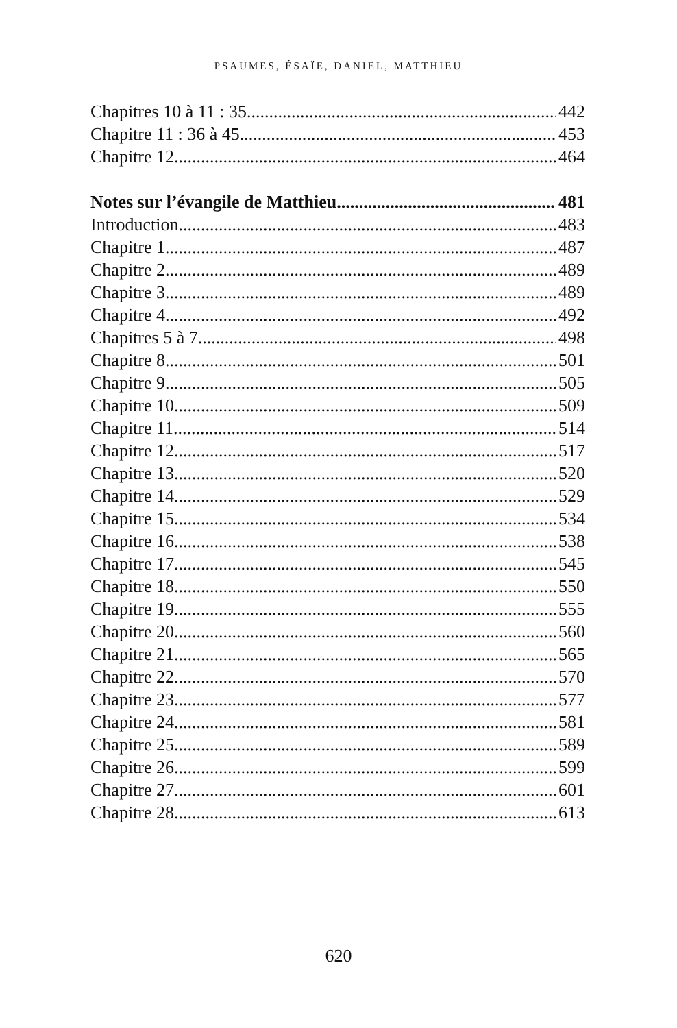PSAUMES, ÉSAÏE, DANIEL, MATTHIEU
Chapitres 10 à 11 : 35 442
Chapitre 11 : 36 à 45 453
Chapitre 12 464
Notes sur l’évangile de Matthieu 481
Introduction 483
Chapitre 1 487
Chapitre 2 489
Chapitre 3 489
Chapitre 4 492
Chapitres 5 à 7 498
Chapitre 8 501
Chapitre 9 505
Chapitre 10 509
Chapitre 11 514
Chapitre 12 517
Chapitre 13 520
Chapitre 14 529
Chapitre 15 534
Chapitre 16 538
Chapitre 17 545
Chapitre 18 550
Chapitre 19 555
Chapitre 20 560
Chapitre 21 565
Chapitre 22 570
Chapitre 23 577
Chapitre 24 581
Chapitre 25 589
Chapitre 26 599
Chapitre 27 601
Chapitre 28 613
620